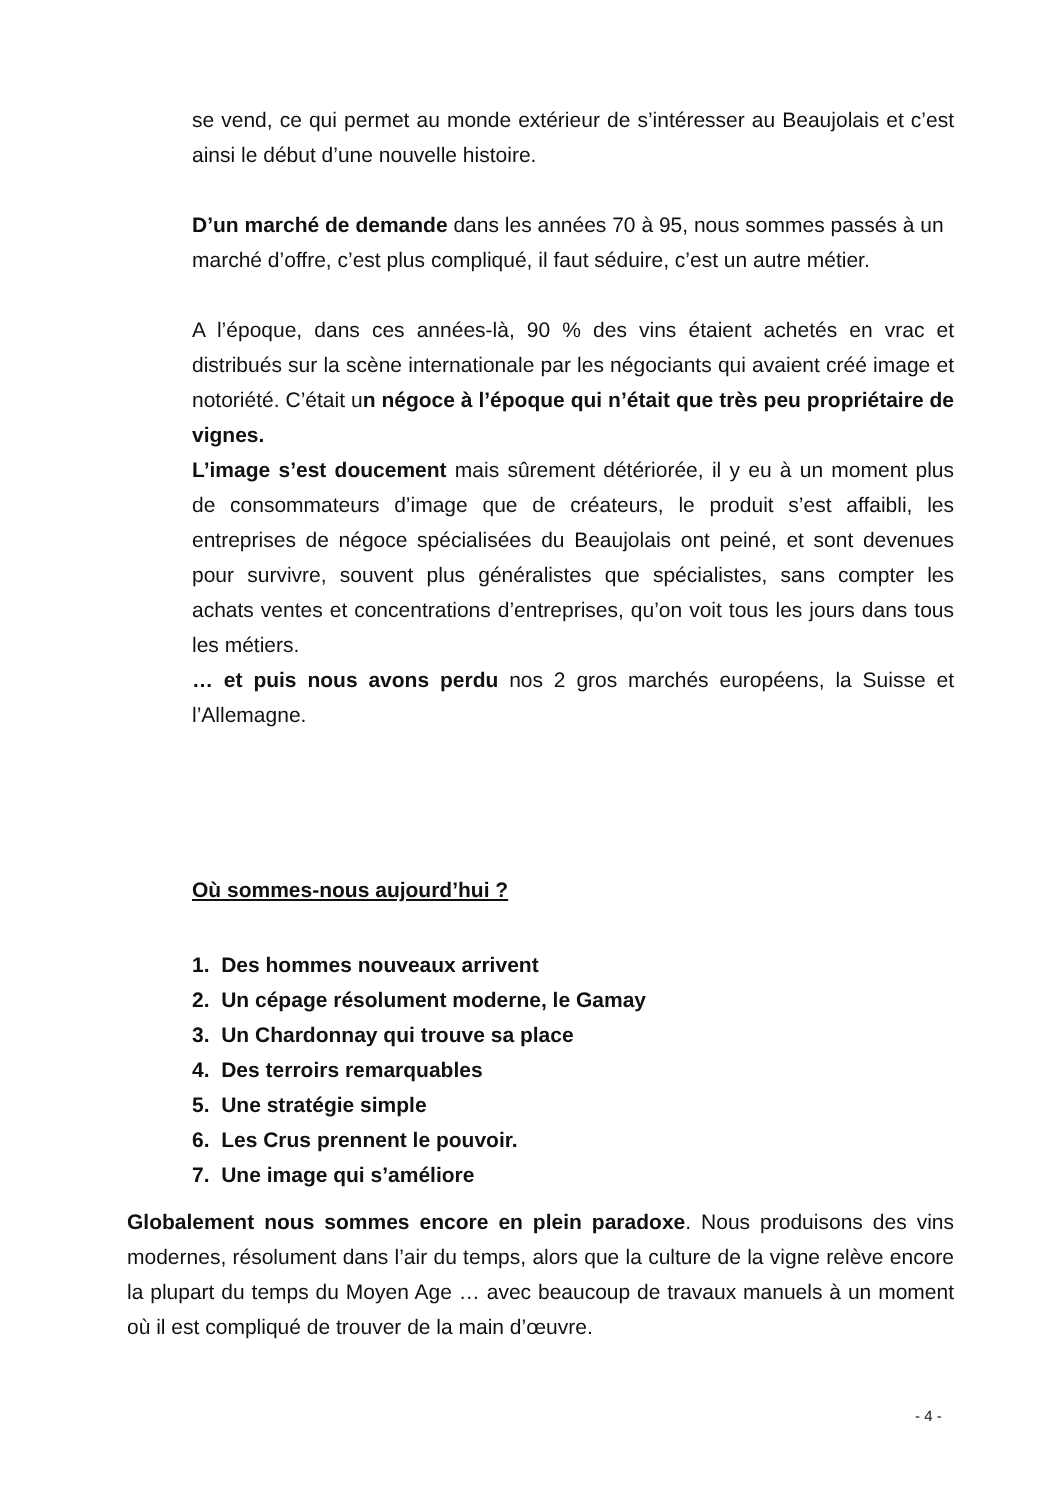se vend, ce qui permet au monde extérieur de s’intéresser au Beaujolais et c’est ainsi le début d’une nouvelle histoire.
D’un marché de demande dans les années 70 à 95, nous sommes passés à un marché d’offre, c’est plus compliqué, il faut séduire, c’est un autre métier.
A l’époque, dans ces années-là, 90 % des vins étaient achetés en vrac et distribués sur la scène internationale par les négociants qui avaient créé image et notoriété. C’était un négoce à l’époque qui n’était que très peu propriétaire de vignes.
L’image s’est doucement mais sûrement détériorée, il y eu à un moment plus de consommateurs d’image que de créateurs, le produit s’est affaibli, les entreprises de négoce spécialisées du Beaujolais ont peiné, et sont devenues pour survivre, souvent plus généralistes que spécialistes, sans compter les achats ventes et concentrations d’entreprises, qu’on voit tous les jours dans tous les métiers.
… et puis nous avons perdu nos 2 gros marchés européens, la Suisse et l’Allemagne.
Où sommes-nous aujourd’hui ?
1. Des hommes nouveaux arrivent
2. Un cépage résolument moderne, le Gamay
3. Un Chardonnay qui trouve sa place
4. Des terroirs remarquables
5. Une stratégie simple
6. Les Crus prennent le pouvoir.
7. Une image qui s’améliore
Globalement nous sommes encore en plein paradoxe. Nous produisons des vins modernes, résolument dans l’air du temps, alors que la culture de la vigne relève encore la plupart du temps du Moyen Age … avec beaucoup de travaux manuels à un moment où il est compliqué de trouver de la main d’œuvre.
- 4 -